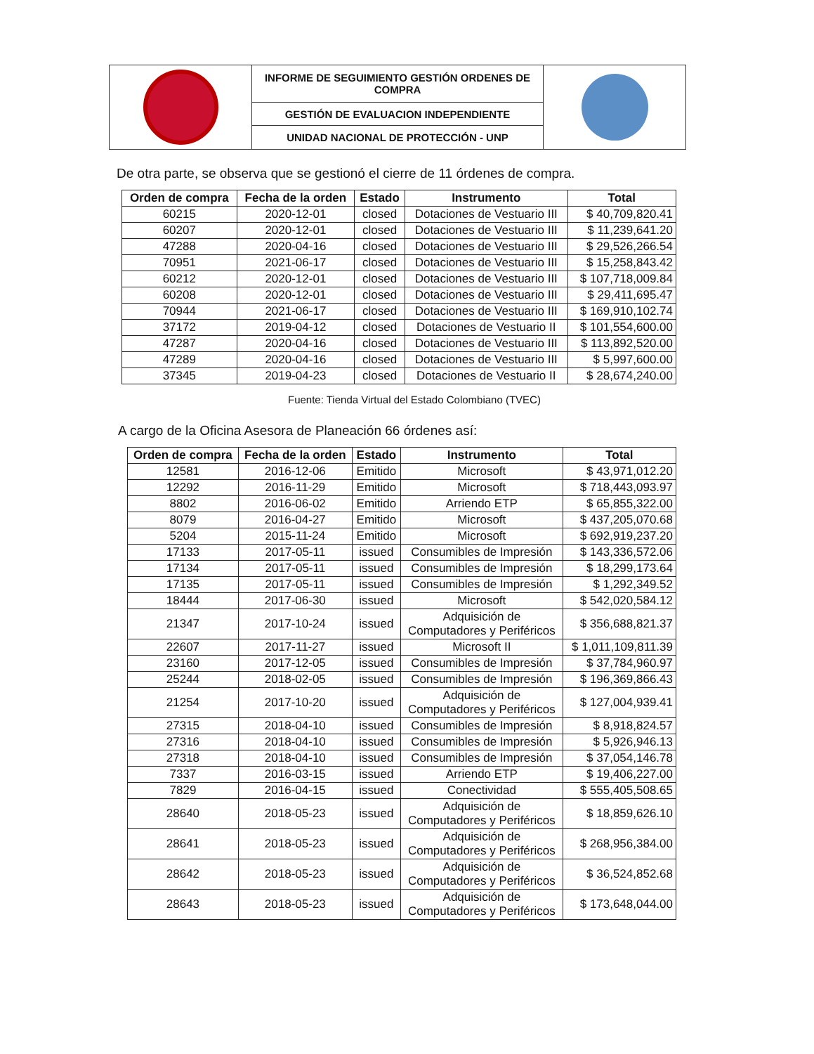| | INFORME DE SEGUIMIENTO GESTIÓN ORDENES DE COMPRA | |
| | GESTIÓN DE EVALUACION INDEPENDIENTE | |
| | UNIDAD NACIONAL DE PROTECCIÓN - UNP | |
De otra parte, se observa que se gestionó el cierre de 11 órdenes de compra.
| Orden de compra | Fecha de la orden | Estado | Instrumento | Total |
| --- | --- | --- | --- | --- |
| 60215 | 2020-12-01 | closed | Dotaciones de Vestuario III | $ 40,709,820.41 |
| 60207 | 2020-12-01 | closed | Dotaciones de Vestuario III | $ 11,239,641.20 |
| 47288 | 2020-04-16 | closed | Dotaciones de Vestuario III | $ 29,526,266.54 |
| 70951 | 2021-06-17 | closed | Dotaciones de Vestuario III | $ 15,258,843.42 |
| 60212 | 2020-12-01 | closed | Dotaciones de Vestuario III | $ 107,718,009.84 |
| 60208 | 2020-12-01 | closed | Dotaciones de Vestuario III | $ 29,411,695.47 |
| 70944 | 2021-06-17 | closed | Dotaciones de Vestuario III | $ 169,910,102.74 |
| 37172 | 2019-04-12 | closed | Dotaciones de Vestuario II | $ 101,554,600.00 |
| 47287 | 2020-04-16 | closed | Dotaciones de Vestuario III | $ 113,892,520.00 |
| 47289 | 2020-04-16 | closed | Dotaciones de Vestuario III | $ 5,997,600.00 |
| 37345 | 2019-04-23 | closed | Dotaciones de Vestuario II | $ 28,674,240.00 |
Fuente: Tienda Virtual del Estado Colombiano (TVEC)
A cargo de la Oficina Asesora de Planeación 66 órdenes así:
| Orden de compra | Fecha de la orden | Estado | Instrumento | Total |
| --- | --- | --- | --- | --- |
| 12581 | 2016-12-06 | Emitido | Microsoft | $ 43,971,012.20 |
| 12292 | 2016-11-29 | Emitido | Microsoft | $ 718,443,093.97 |
| 8802 | 2016-06-02 | Emitido | Arriendo ETP | $ 65,855,322.00 |
| 8079 | 2016-04-27 | Emitido | Microsoft | $ 437,205,070.68 |
| 5204 | 2015-11-24 | Emitido | Microsoft | $ 692,919,237.20 |
| 17133 | 2017-05-11 | issued | Consumibles de Impresión | $ 143,336,572.06 |
| 17134 | 2017-05-11 | issued | Consumibles de Impresión | $ 18,299,173.64 |
| 17135 | 2017-05-11 | issued | Consumibles de Impresión | $ 1,292,349.52 |
| 18444 | 2017-06-30 | issued | Microsoft | $ 542,020,584.12 |
| 21347 | 2017-10-24 | issued | Adquisición de Computadores y Periféricos | $ 356,688,821.37 |
| 22607 | 2017-11-27 | issued | Microsoft II | $ 1,011,109,811.39 |
| 23160 | 2017-12-05 | issued | Consumibles de Impresión | $ 37,784,960.97 |
| 25244 | 2018-02-05 | issued | Consumibles de Impresión | $ 196,369,866.43 |
| 21254 | 2017-10-20 | issued | Adquisición de Computadores y Periféricos | $ 127,004,939.41 |
| 27315 | 2018-04-10 | issued | Consumibles de Impresión | $ 8,918,824.57 |
| 27316 | 2018-04-10 | issued | Consumibles de Impresión | $ 5,926,946.13 |
| 27318 | 2018-04-10 | issued | Consumibles de Impresión | $ 37,054,146.78 |
| 7337 | 2016-03-15 | issued | Arriendo ETP | $ 19,406,227.00 |
| 7829 | 2016-04-15 | issued | Conectividad | $ 555,405,508.65 |
| 28640 | 2018-05-23 | issued | Adquisición de Computadores y Periféricos | $ 18,859,626.10 |
| 28641 | 2018-05-23 | issued | Adquisición de Computadores y Periféricos | $ 268,956,384.00 |
| 28642 | 2018-05-23 | issued | Adquisición de Computadores y Periféricos | $ 36,524,852.68 |
| 28643 | 2018-05-23 | issued | Adquisición de Computadores y Periféricos | $ 173,648,044.00 |